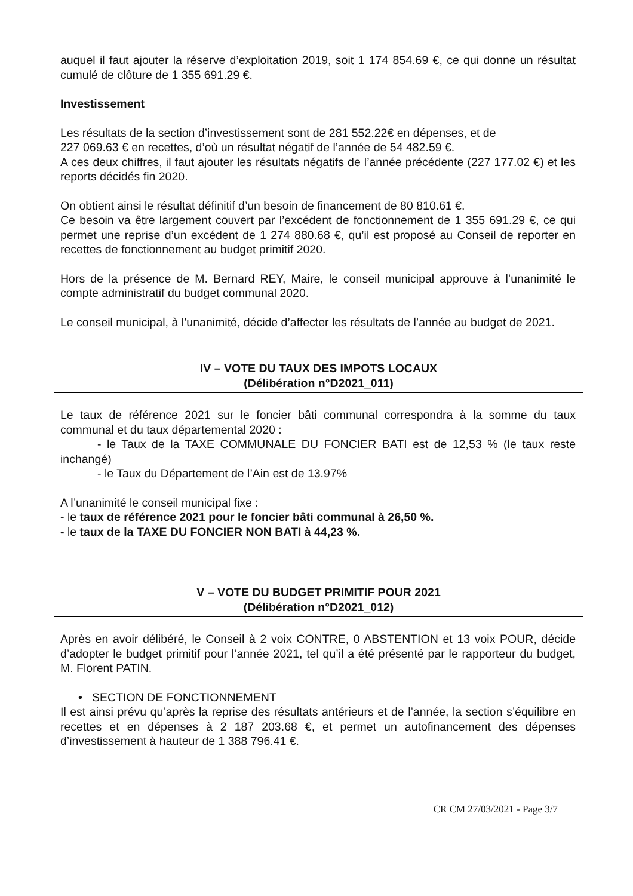auquel il faut ajouter la réserve d’exploitation 2019, soit 1 174 854.69 €, ce qui donne un résultat cumulé de clôture de 1 355 691.29 €.
Investissement
Les résultats de la section d’investissement sont de 281 552.22€ en dépenses, et de
227 069.63 € en recettes, d’où un résultat négatif de l’année de 54 482.59 €.
A ces deux chiffres, il faut ajouter les résultats négatifs de l’année précédente (227 177.02 €) et les reports décidés fin 2020.
On obtient ainsi le résultat définitif d’un besoin de financement de 80 810.61 €.
Ce besoin va être largement couvert par l’excédent de fonctionnement de 1 355 691.29 €, ce qui permet une reprise d’un excédent de 1 274 880.68 €, qu’il est proposé au Conseil de reporter en recettes de fonctionnement au budget primitif 2020.
Hors de la présence de M. Bernard REY, Maire, le conseil municipal approuve à l’unanimité le compte administratif du budget communal 2020.
Le conseil municipal, à l’unanimité, décide d’affecter les résultats de l’année au budget de 2021.
IV – VOTE DU TAUX DES IMPOTS LOCAUX
(Délibération n°D2021_011)
Le taux de référence 2021 sur le foncier bâti communal correspondra à la somme du taux communal et du taux départemental 2020 :
- le Taux de la TAXE COMMUNALE DU FONCIER BATI est de 12,53 % (le taux reste inchangé)
- le Taux du Département de l’Ain est de 13.97%
A l’unanimité le conseil municipal fixe :
- le taux de référence 2021 pour le foncier bâti communal à 26,50 %.
- le taux de la TAXE DU FONCIER NON BATI à 44,23 %.
V – VOTE DU BUDGET PRIMITIF POUR 2021
(Délibération n°D2021_012)
Après en avoir délibéré, le Conseil à 2 voix CONTRE, 0 ABSTENTION et 13 voix POUR, décide d’adopter le budget primitif pour l’année 2021, tel qu’il a été présenté par le rapporteur du budget, M. Florent PATIN.
• SECTION DE FONCTIONNEMENT
Il est ainsi prévu qu’après la reprise des résultats antérieurs et de l’année, la section s’équilibre en recettes et en dépenses à 2 187 203.68 €, et permet un autofinancement des dépenses d’investissement à hauteur de 1 388 796.41 €.
CR CM 27/03/2021 - Page 3/7